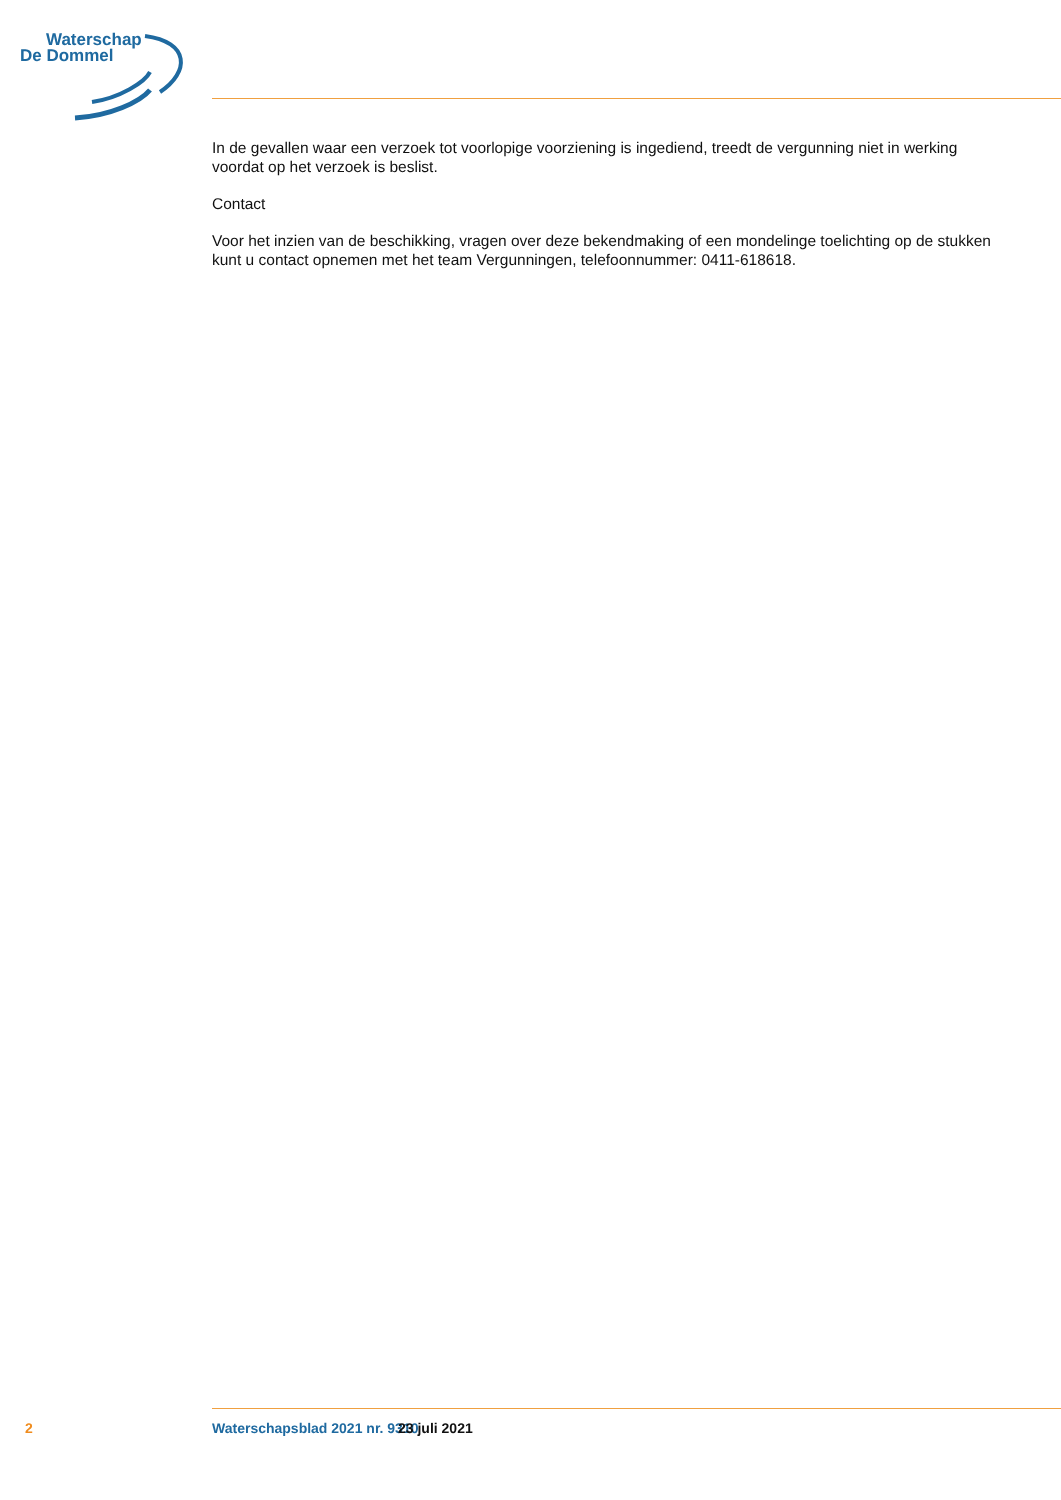Waterschap
De Dommel
In de gevallen waar een verzoek tot voorlopige voorziening is ingediend, treedt de vergunning niet in werking voordat op het verzoek is beslist.
Contact
Voor het inzien van de beschikking, vragen over deze bekendmaking of een mondelinge toelichting op de stukken kunt u contact opnemen met het team Vergunningen, telefoonnummer: 0411-618618.
2 Waterschapsblad 2021 nr. 9310 23 juli 2021